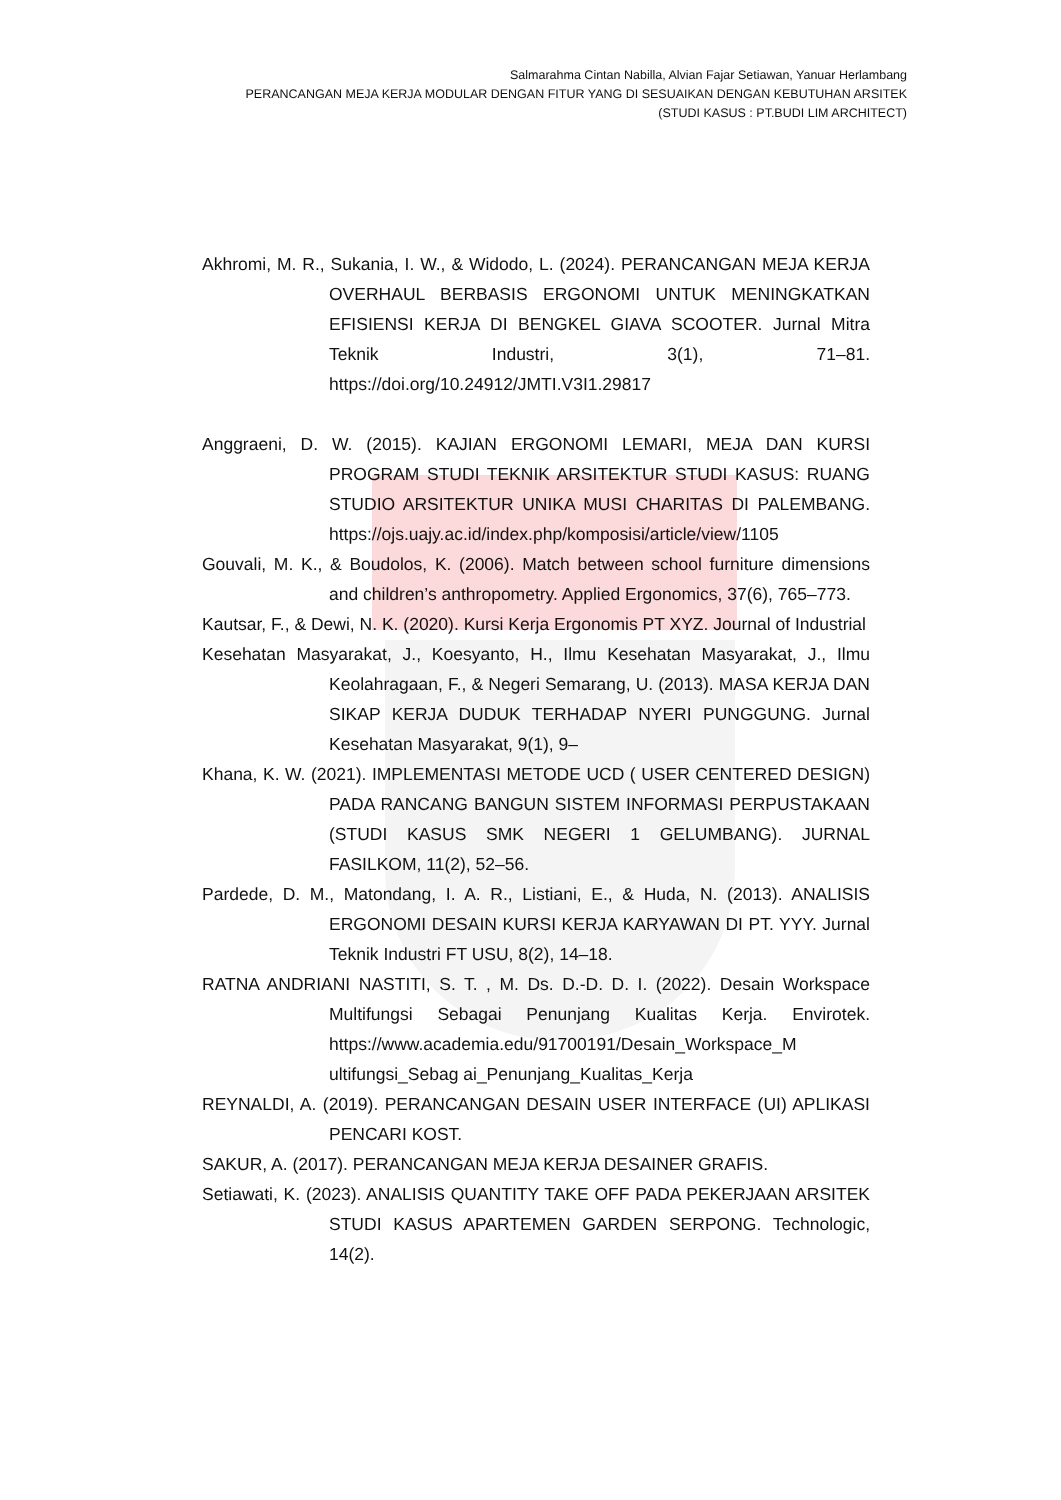Salmarahma Cintan Nabilla, Alvian Fajar Setiawan, Yanuar Herlambang
PERANCANGAN MEJA KERJA MODULAR DENGAN FITUR YANG DI SESUAIKAN DENGAN KEBUTUHAN ARSITEK
(STUDI KASUS : PT.BUDI LIM ARCHITECT)
Akhromi, M. R., Sukania, I. W., & Widodo, L. (2024). PERANCANGAN MEJA KERJA OVERHAUL BERBASIS ERGONOMI UNTUK MENINGKATKAN EFISIENSI KERJA DI BENGKEL GIAVA SCOOTER. Jurnal Mitra Teknik Industri, 3(1), 71–81. https://doi.org/10.24912/JMTI.V3I1.29817
Anggraeni, D. W. (2015). KAJIAN ERGONOMI LEMARI, MEJA DAN KURSI PROGRAM STUDI TEKNIK ARSITEKTUR STUDI KASUS: RUANG STUDIO ARSITEKTUR UNIKA MUSI CHARITAS DI PALEMBANG. https://ojs.uajy.ac.id/index.php/komposisi/article/view/1105
Gouvali, M. K., & Boudolos, K. (2006). Match between school furniture dimensions and children’s anthropometry. Applied Ergonomics, 37(6), 765–773.
Kautsar, F., & Dewi, N. K. (2020). Kursi Kerja Ergonomis PT XYZ. Journal of Industrial
Kesehatan Masyarakat, J., Koesyanto, H., Ilmu Kesehatan Masyarakat, J., Ilmu Keolahragaan, F., & Negeri Semarang, U. (2013). MASA KERJA DAN SIKAP KERJA DUDUK TERHADAP NYERI PUNGGUNG. Jurnal Kesehatan Masyarakat, 9(1), 9–
Khana, K. W. (2021). IMPLEMENTASI METODE UCD ( USER CENTERED DESIGN) PADA RANCANG BANGUN SISTEM INFORMASI PERPUSTAKAAN (STUDI KASUS SMK NEGERI 1 GELUMBANG). JURNAL FASILKOM, 11(2), 52–56.
Pardede, D. M., Matondang, I. A. R., Listiani, E., & Huda, N. (2013). ANALISIS ERGONOMI DESAIN KURSI KERJA KARYAWAN DI PT. YYY. Jurnal Teknik Industri FT USU, 8(2), 14–18.
RATNA ANDRIANI NASTITI, S. T. , M. Ds. D.-D. D. I. (2022). Desain Workspace Multifungsi Sebagai Penunjang Kualitas Kerja. Envirotek. https://www.academia.edu/91700191/Desain_Workspace_M ultifungsi_Sebag ai_Penunjang_Kualitas_Kerja
REYNALDI, A. (2019). PERANCANGAN DESAIN USER INTERFACE (UI) APLIKASI PENCARI KOST.
SAKUR, A. (2017). PERANCANGAN MEJA KERJA DESAINER GRAFIS.
Setiawati, K. (2023). ANALISIS QUANTITY TAKE OFF PADA PEKERJAAN ARSITEK STUDI KASUS APARTEMEN GARDEN SERPONG. Technologic, 14(2).